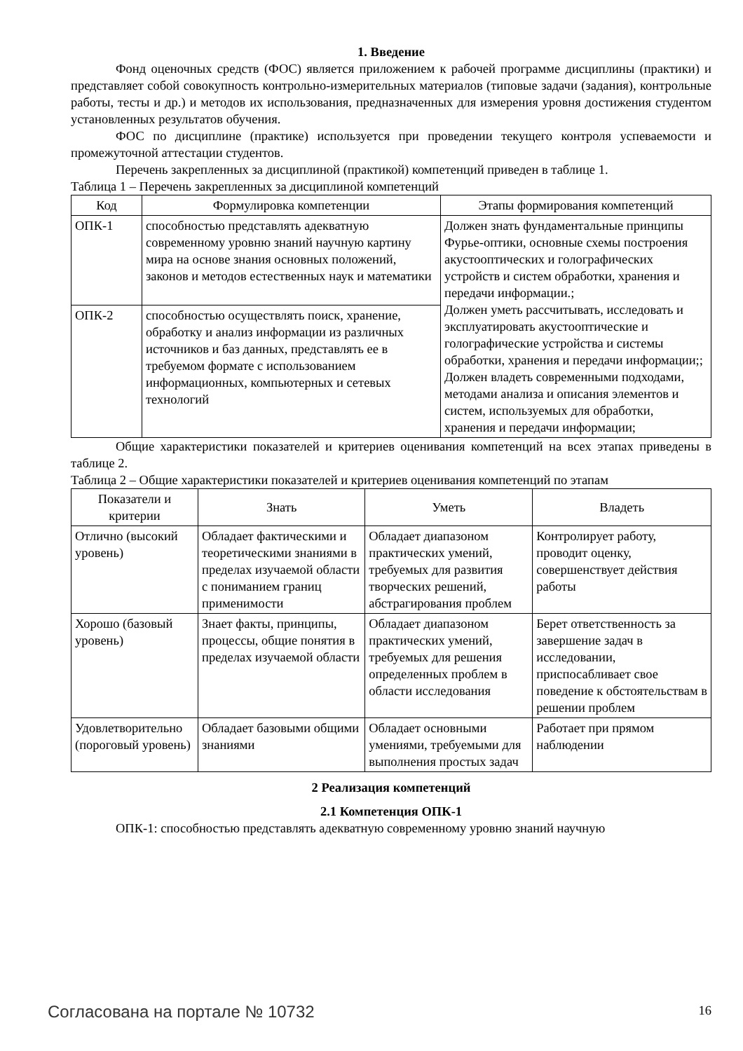1. Введение
Фонд оценочных средств (ФОС) является приложением к рабочей программе дисциплины (практики) и представляет собой совокупность контрольно-измерительных материалов (типовые задачи (задания), контрольные работы, тесты и др.) и методов их использования, предназначенных для измерения уровня достижения студентом установленных результатов обучения.
ФОС по дисциплине (практике) используется при проведении текущего контроля успеваемости и промежуточной аттестации студентов.
Перечень закрепленных за дисциплиной (практикой) компетенций приведен в таблице 1.
Таблица 1 – Перечень закрепленных за дисциплиной компетенций
| Код | Формулировка компетенции | Этапы формирования компетенций |
| --- | --- | --- |
| ОПК-1 | способностью представлять адекватную современному уровню знаний научную картину мира на основе знания основных положений, законов и методов естественных наук и математики | Должен знать фундаментальные принципы Фурье-оптики, основные схемы построения акустооптических и голографических устройств и систем обработки, хранения и передачи информации.; Должен уметь рассчитывать, исследовать и эксплуатировать акустооптические и голографические устройства и системы обработки, хранения и передачи информации;; Должен владеть современными подходами, методами анализа и описания элементов и систем, используемых для обработки, хранения и передачи информации; |
| ОПК-2 | способностью осуществлять поиск, хранение, обработку и анализ информации из различных источников и баз данных, представлять ее в требуемом формате с использованием информационных, компьютерных и сетевых технологий | |
Общие характеристики показателей и критериев оценивания компетенций на всех этапах приведены в таблице 2.
Таблица 2 – Общие характеристики показателей и критериев оценивания компетенций по этапам
| Показатели и критерии | Знать | Уметь | Владеть |
| --- | --- | --- | --- |
| Отлично (высокий уровень) | Обладает фактическими и теоретическими знаниями в пределах изучаемой области с пониманием границ применимости | Обладает диапазоном практических умений, требуемых для развития творческих решений, абстрагирования проблем | Контролирует работу, проводит оценку, совершенствует действия работы |
| Хорошо (базовый уровень) | Знает факты, принципы, процессы, общие понятия в пределах изучаемой области | Обладает диапазоном практических умений, требуемых для решения определенных проблем в области исследования | Берет ответственность за завершение задач в исследовании, приспосабливает свое поведение к обстоятельствам в решении проблем |
| Удовлетворительно (пороговый уровень) | Обладает базовыми общими знаниями | Обладает основными умениями, требуемыми для выполнения простых задач | Работает при прямом наблюдении |
2 Реализация компетенций
2.1 Компетенция ОПК-1
ОПК-1: способностью представлять адекватную современному уровню знаний научную
Согласована на портале № 10732 16